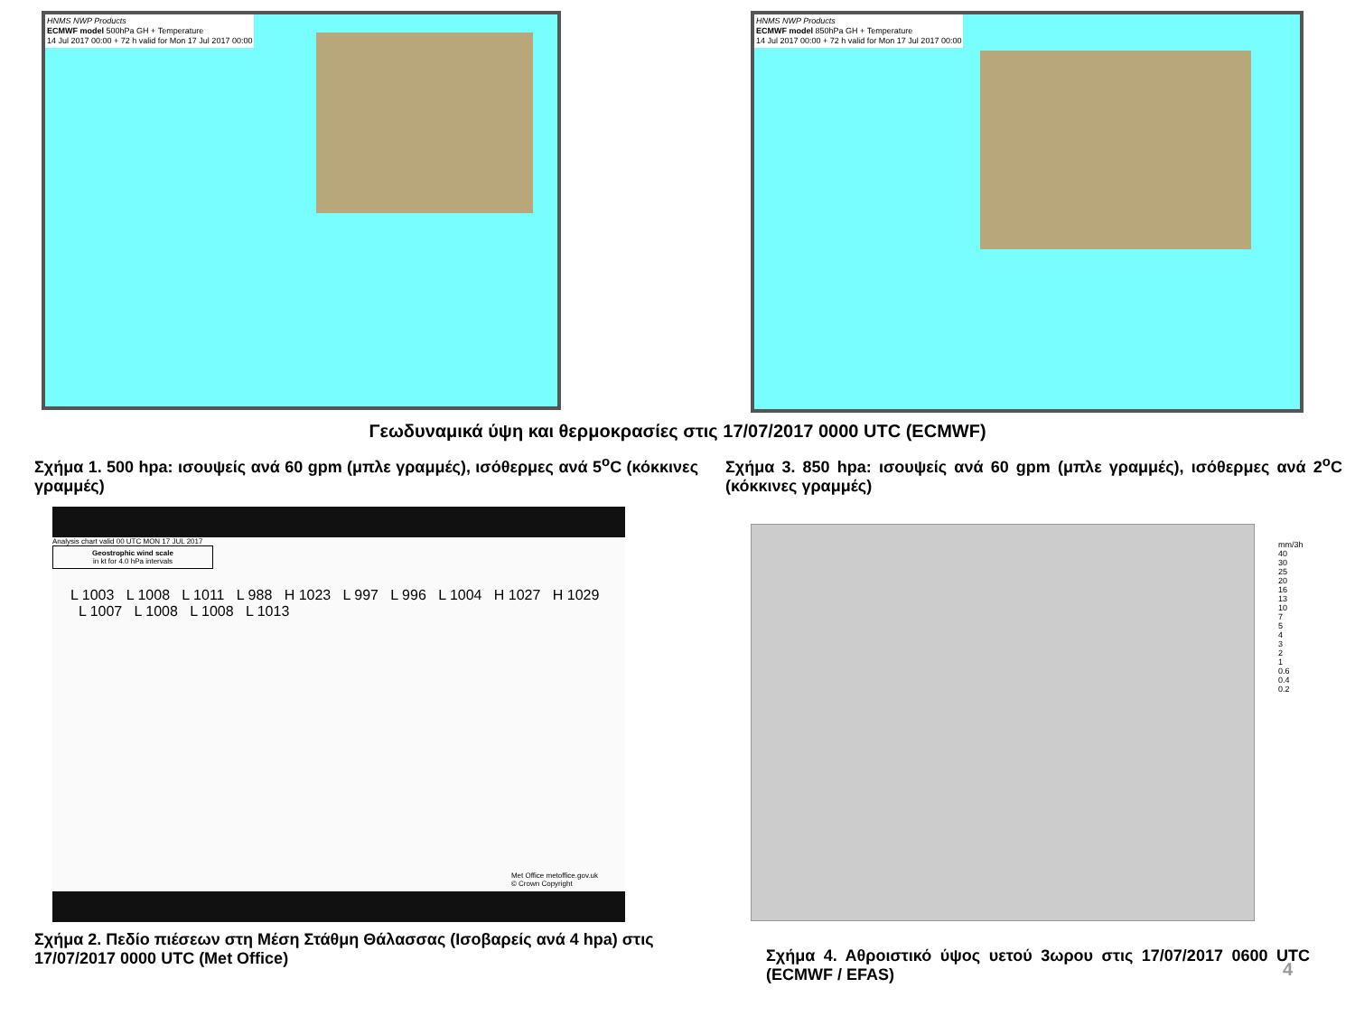HNMS NWP Products
ECMWF model 500hPa GH + Temperature
14 Jul 2017 00:00 + 72 h valid for Mon 17 Jul 2017 00:00
HNMS NWP Products
ECMWF model 850hPa GH + Temperature
14 Jul 2017 00:00 + 72 h valid for Mon 17 Jul 2017 00:00
Γεωδυναμικά ύψη και θερμοκρασίες στις 17/07/2017 0000 UTC (ECMWF)
Σχήμα 1. 500 hpa: ισουψείς ανά 60 gpm (μπλε γραμμές), ισόθερμες ανά 5<sup>ο</sup>C (κόκκινες γραμμές)
Σχήμα 3. 850 hpa: ισουψείς ανά 60 gpm (μπλε γραμμές), ισόθερμες ανά 2<sup>ο</sup>C (κόκκινες γραμμές)
Analysis chart valid 00 UTC MON 17 JUL 2017
Geostrophic wind scale
in kt for 4.0 hPa intervals
L 1003 L 1008 L 1011 L 988 H 1023 L 997 L 996 L 1004 H 1027 H 1029 L 1007 L 1008 L 1008 L 1013
Met Office metoffice.gov.uk
© Crown Copyright
mm/3h
40
30
25
20
16
13
10
7
5
4
3
2
1
0.6
0.4
0.2
Σχήμα 2. Πεδίο πιέσεων στη Μέση Στάθμη Θάλασσας (Ισοβαρείς ανά 4 hpa) στις 17/07/2017 0000 UTC (Met Office)
Σχήμα 4. Αθροιστικό ύψος υετού 3ωρου στις 17/07/2017 0600 UTC (ECMWF / EFAS)
4